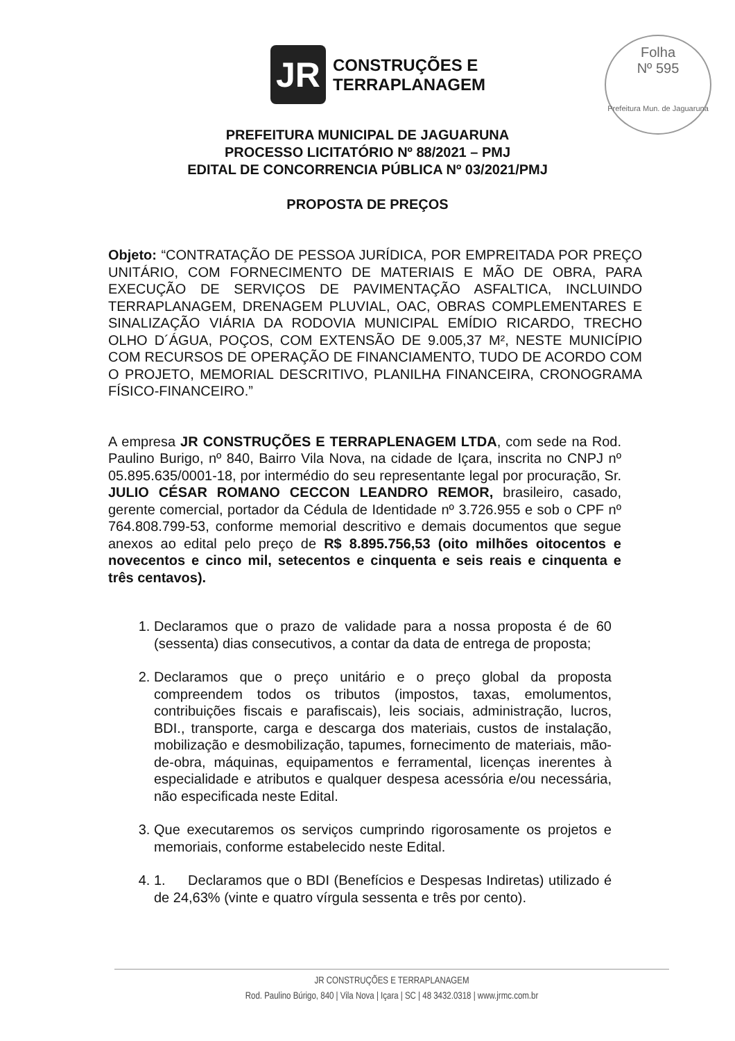JR
CONSTRUÇÕES E
TERRAPLANAGEM
Folha
Nº 595
Prefeitura Mun. de Jaguaruna
PREFEITURA MUNICIPAL DE JAGUARUNA
PROCESSO LICITATÓRIO Nº 88/2021 – PMJ
EDITAL DE CONCORRENCIA PÚBLICA Nº 03/2021/PMJ
PROPOSTA DE PREÇOS
Objeto: “CONTRATAÇÃO DE PESSOA JURÍDICA, POR EMPREITADA POR PREÇO UNITÁRIO, COM FORNECIMENTO DE MATERIAIS E MÃO DE OBRA, PARA EXECUÇÃO DE SERVIÇOS DE PAVIMENTAÇÃO ASFALTICA, INCLUINDO TERRAPLANAGEM, DRENAGEM PLUVIAL, OAC, OBRAS COMPLEMENTARES E SINALIZAÇÃO VIÁRIA DA RODOVIA MUNICIPAL EMÍDIO RICARDO, TRECHO OLHO D´ÁGUA, POÇOS, COM EXTENSÃO DE 9.005,37 M², NESTE MUNICÍPIO COM RECURSOS DE OPERAÇÃO DE FINANCIAMENTO, TUDO DE ACORDO COM O PROJETO, MEMORIAL DESCRITIVO, PLANILHA FINANCEIRA, CRONOGRAMA FÍSICO-FINANCEIRO.”
A empresa JR CONSTRUÇÕES E TERRAPLENAGEM LTDA, com sede na Rod. Paulino Burigo, nº 840, Bairro Vila Nova, na cidade de Içara, inscrita no CNPJ nº 05.895.635/0001-18, por intermédio do seu representante legal por procuração, Sr. JULIO CÉSAR ROMANO CECCON LEANDRO REMOR, brasileiro, casado, gerente comercial, portador da Cédula de Identidade nº 3.726.955 e sob o CPF nº 764.808.799-53, conforme memorial descritivo e demais documentos que segue anexos ao edital pelo preço de R$ 8.895.756,53 (oito milhões oitocentos e novecentos e cinco mil, setecentos e cinquenta e seis reais e cinquenta e três centavos).
1. Declaramos que o prazo de validade para a nossa proposta é de 60 (sessenta) dias consecutivos, a contar da data de entrega de proposta;
2. Declaramos que o preço unitário e o preço global da proposta compreendem todos os tributos (impostos, taxas, emolumentos, contribuições fiscais e parafiscais), leis sociais, administração, lucros, BDI., transporte, carga e descarga dos materiais, custos de instalação, mobilização e desmobilização, tapumes, fornecimento de materiais, mão-de-obra, máquinas, equipamentos e ferramental, licenças inerentes à especialidade e atributos e qualquer despesa acessória e/ou necessária, não especificada neste Edital.
3. Que executaremos os serviços cumprindo rigorosamente os projetos e memoriais, conforme estabelecido neste Edital.
4. 1. Declaramos que o BDI (Benefícios e Despesas Indiretas) utilizado é de 24,63% (vinte e quatro vírgula sessenta e três por cento).
JR CONSTRUÇÕES E TERRAPLANAGEM
Rod. Paulino Búrigo, 840 | Vila Nova | Içara | SC | 48 3432.0318 | www.jrmc.com.br